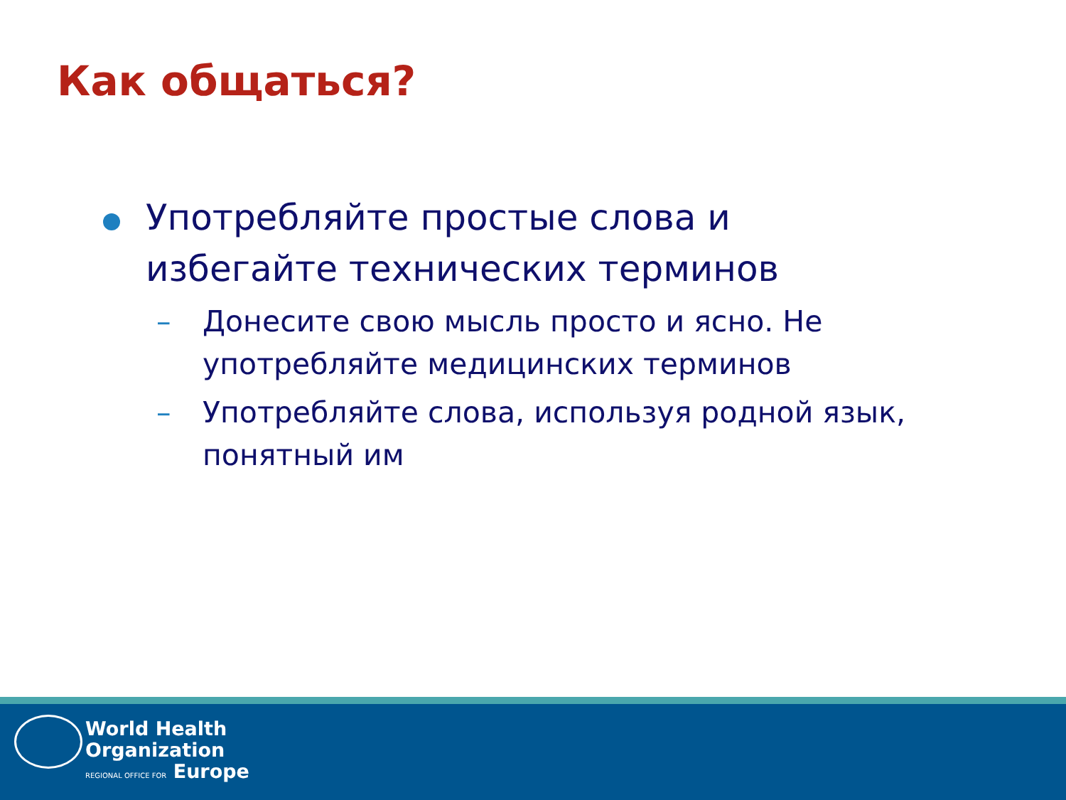Как общаться?
Употребляйте простые слова и избегайте технических терминов
– Донесите свою мысль просто и ясно. Не употребляйте медицинских терминов
– Употребляйте слова, используя родной язык, понятный им
World Health
Organization
REGIONAL OFFICE FOR Europe